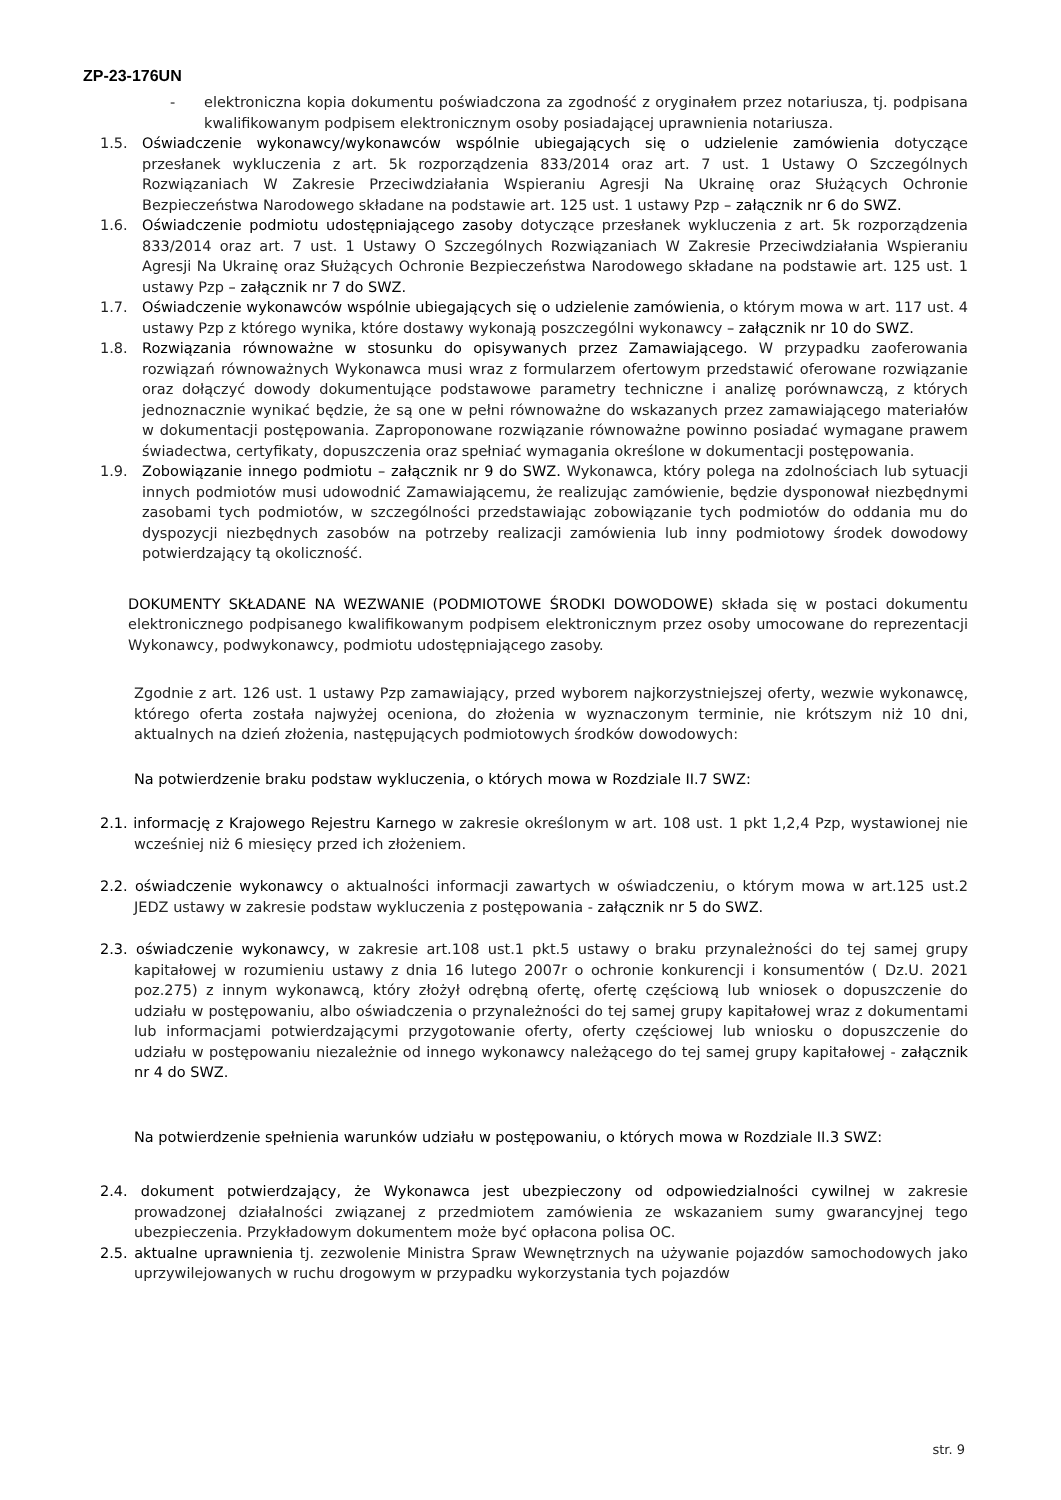ZP-23-176UN
- elektroniczna kopia dokumentu poświadczona za zgodność z oryginałem przez notariusza, tj. podpisana kwalifikowanym podpisem elektronicznym osoby posiadającej uprawnienia notariusza.
1.5. Oświadczenie wykonawcy/wykonawców wspólnie ubiegających się o udzielenie zamówienia dotyczące przesłanek wykluczenia z art. 5k rozporządzenia 833/2014 oraz art. 7 ust. 1 Ustawy O Szczególnych Rozwiązaniach W Zakresie Przeciwdziałania Wspieraniu Agresji Na Ukrainę oraz Służących Ochronie Bezpieczeństwa Narodowego składane na podstawie art. 125 ust. 1 ustawy Pzp – załącznik nr 6 do SWZ.
1.6. Oświadczenie podmiotu udostępniającego zasoby dotyczące przesłanek wykluczenia z art. 5k rozporządzenia 833/2014 oraz art. 7 ust. 1 Ustawy O Szczególnych Rozwiązaniach W Zakresie Przeciwdziałania Wspieraniu Agresji Na Ukrainę oraz Służących Ochronie Bezpieczeństwa Narodowego składane na podstawie art. 125 ust. 1 ustawy Pzp – załącznik nr 7 do SWZ.
1.7. Oświadczenie wykonawców wspólnie ubiegających się o udzielenie zamówienia, o którym mowa w art. 117 ust. 4 ustawy Pzp z którego wynika, które dostawy wykonają poszczególni wykonawcy – załącznik nr 10 do SWZ.
1.8. Rozwiązania równoważne w stosunku do opisywanych przez Zamawiającego. W przypadku zaoferowania rozwiązań równoważnych Wykonawca musi wraz z formularzem ofertowym przedstawić oferowane rozwiązanie oraz dołączyć dowody dokumentujące podstawowe parametry techniczne i analizę porównawczą, z których jednoznacznie wynikać będzie, że są one w pełni równoważne do wskazanych przez zamawiającego materiałów w dokumentacji postępowania. Zaproponowane rozwiązanie równoważne powinno posiadać wymagane prawem świadectwa, certyfikaty, dopuszczenia oraz spełniać wymagania określone w dokumentacji postępowania.
1.9. Zobowiązanie innego podmiotu – załącznik nr 9 do SWZ. Wykonawca, który polega na zdolnościach lub sytuacji innych podmiotów musi udowodnić Zamawiającemu, że realizując zamówienie, będzie dysponował niezbędnymi zasobami tych podmiotów, w szczególności przedstawiając zobowiązanie tych podmiotów do oddania mu do dyspozycji niezbędnych zasobów na potrzeby realizacji zamówienia lub inny podmiotowy środek dowodowy potwierdzający tą okoliczność.
DOKUMENTY SKŁADANE NA WEZWANIE (PODMIOTOWE ŚRODKI DOWODOWE) składa się w postaci dokumentu elektronicznego podpisanego kwalifikowanym podpisem elektronicznym przez osoby umocowane do reprezentacji Wykonawcy, podwykonawcy, podmiotu udostępniającego zasoby.
Zgodnie z art. 126 ust. 1 ustawy Pzp zamawiający, przed wyborem najkorzystniejszej oferty, wezwie wykonawcę, którego oferta została najwyżej oceniona, do złożenia w wyznaczonym terminie, nie krótszym niż 10 dni, aktualnych na dzień złożenia, następujących podmiotowych środków dowodowych:
Na potwierdzenie braku podstaw wykluczenia, o których mowa w Rozdziale II.7 SWZ:
2.1. informację z Krajowego Rejestru Karnego w zakresie określonym w art. 108 ust. 1 pkt 1,2,4 Pzp, wystawionej nie wcześniej niż 6 miesięcy przed ich złożeniem.
2.2. oświadczenie wykonawcy o aktualności informacji zawartych w oświadczeniu, o którym mowa w art.125 ust.2 JEDZ ustawy w zakresie podstaw wykluczenia z postępowania - załącznik nr 5 do SWZ.
2.3. oświadczenie wykonawcy, w zakresie art.108 ust.1 pkt.5 ustawy o braku przynależności do tej samej grupy kapitałowej w rozumieniu ustawy z dnia 16 lutego 2007r o ochronie konkurencji i konsumentów ( Dz.U. 2021 poz.275) z innym wykonawcą, który złożył odrębną ofertę, ofertę częściową lub wniosek o dopuszczenie do udziału w postępowaniu, albo oświadczenia o przynależności do tej samej grupy kapitałowej wraz z dokumentami lub informacjami potwierdzającymi przygotowanie oferty, oferty częściowej lub wniosku o dopuszczenie do udziału w postępowaniu niezależnie od innego wykonawcy należącego do tej samej grupy kapitałowej - załącznik nr 4 do SWZ.
Na potwierdzenie spełnienia warunków udziału w postępowaniu, o których mowa w Rozdziale II.3 SWZ:
2.4. dokument potwierdzający, że Wykonawca jest ubezpieczony od odpowiedzialności cywilnej w zakresie prowadzonej działalności związanej z przedmiotem zamówienia ze wskazaniem sumy gwarancyjnej tego ubezpieczenia. Przykładowym dokumentem może być opłacona polisa OC.
2.5. aktualne uprawnienia tj. zezwolenie Ministra Spraw Wewnętrznych na używanie pojazdów samochodowych jako uprzywilejowanych w ruchu drogowym w przypadku wykorzystania tych pojazdów
str. 9